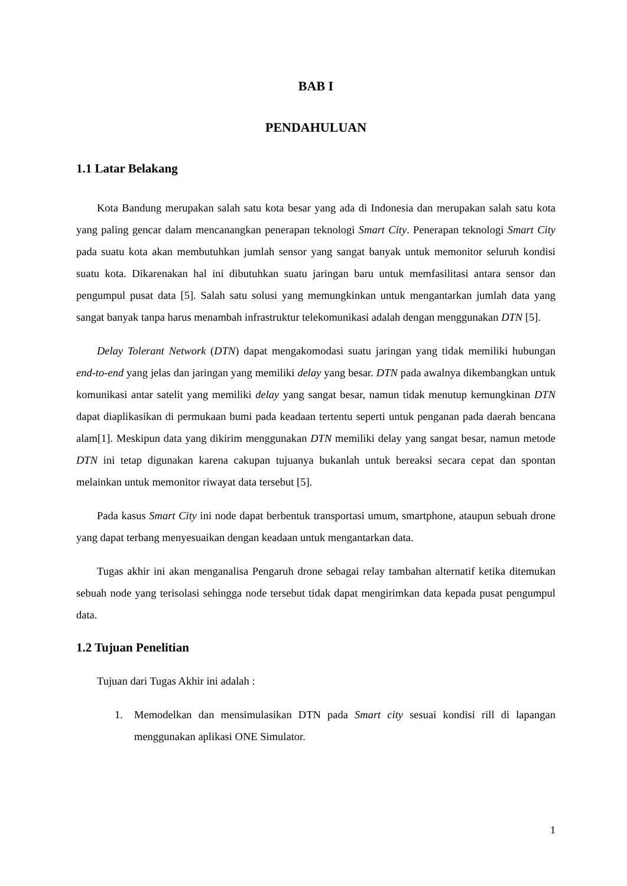BAB I
PENDAHULUAN
1.1 Latar Belakang
Kota Bandung merupakan salah satu kota besar yang ada di Indonesia dan merupakan salah satu kota yang paling gencar dalam mencanangkan penerapan teknologi Smart City. Penerapan teknologi Smart City pada suatu kota akan membutuhkan jumlah sensor yang sangat banyak untuk memonitor seluruh kondisi suatu kota. Dikarenakan hal ini dibutuhkan suatu jaringan baru untuk memfasilitasi antara sensor dan pengumpul pusat data [5]. Salah satu solusi yang memungkinkan untuk mengantarkan jumlah data yang sangat banyak tanpa harus menambah infrastruktur telekomunikasi adalah dengan menggunakan DTN [5].
Delay Tolerant Network (DTN) dapat mengakomodasi suatu jaringan yang tidak memiliki hubungan end-to-end yang jelas dan jaringan yang memiliki delay yang besar. DTN pada awalnya dikembangkan untuk komunikasi antar satelit yang memiliki delay yang sangat besar, namun tidak menutup kemungkinan DTN dapat diaplikasikan di permukaan bumi pada keadaan tertentu seperti untuk penganan pada daerah bencana alam[1]. Meskipun data yang dikirim menggunakan DTN memiliki delay yang sangat besar, namun metode DTN ini tetap digunakan karena cakupan tujuanya bukanlah untuk bereaksi secara cepat dan spontan melainkan untuk memonitor riwayat data tersebut [5].
Pada kasus Smart City ini node dapat berbentuk transportasi umum, smartphone, ataupun sebuah drone yang dapat terbang menyesuaikan dengan keadaan untuk mengantarkan data.
Tugas akhir ini akan menganalisa Pengaruh drone sebagai relay tambahan alternatif ketika ditemukan sebuah node yang terisolasi sehingga node tersebut tidak dapat mengirimkan data kepada pusat pengumpul data.
1.2 Tujuan Penelitian
Tujuan dari Tugas Akhir ini adalah :
1. Memodelkan dan mensimulasikan DTN pada Smart city sesuai kondisi rill di lapangan menggunakan aplikasi ONE Simulator.
1